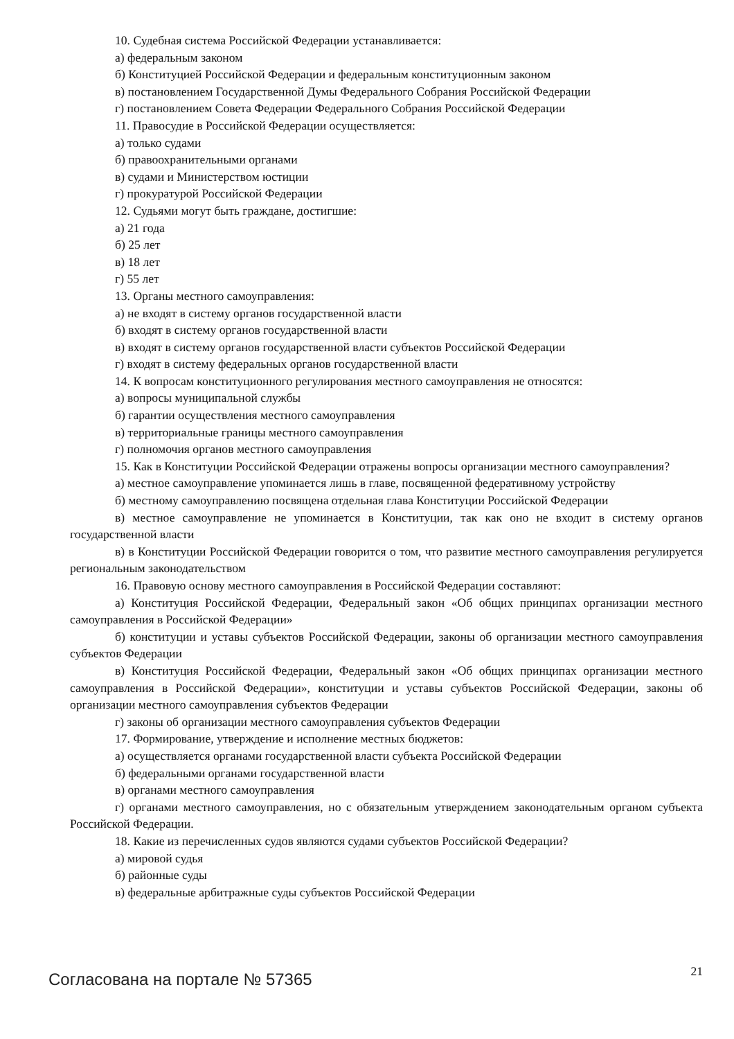10. Судебная система Российской Федерации устанавливается:
а) федеральным законом
б) Конституцией Российской Федерации и федеральным конституционным законом
в) постановлением Государственной Думы Федерального Собрания Российской Федерации
г) постановлением Совета Федерации Федерального Собрания Российской Федерации
11. Правосудие в Российской Федерации осуществляется:
а) только судами
б) правоохранительными органами
в) судами и Министерством юстиции
г) прокуратурой Российской Федерации
12. Судьями могут быть граждане, достигшие:
а) 21 года
б) 25 лет
в) 18 лет
г) 55 лет
13. Органы местного самоуправления:
а) не входят в систему органов государственной власти
б) входят в систему органов государственной власти
в) входят в систему органов государственной власти субъектов Российской Федерации
г) входят в систему федеральных органов государственной власти
14. К вопросам конституционного регулирования местного самоуправления не относятся:
а) вопросы муниципальной службы
б) гарантии осуществления местного самоуправления
в) территориальные границы местного самоуправления
г) полномочия органов местного самоуправления
15. Как в Конституции Российской Федерации отражены вопросы организации местного самоуправления?
а) местное самоуправление упоминается лишь в главе, посвященной федеративному устройству
б) местному самоуправлению посвящена отдельная глава Конституции Российской Федерации
в) местное самоуправление не упоминается в Конституции, так как оно не входит в систему органов государственной власти
в) в Конституции Российской Федерации говорится о том, что развитие местного самоуправления регулируется региональным законодательством
16. Правовую основу местного самоуправления в Российской Федерации составляют:
а) Конституция Российской Федерации, Федеральный закон «Об общих принципах организации местного самоуправления в Российской Федерации»
б) конституции и уставы субъектов Российской Федерации, законы об организации местного самоуправления субъектов Федерации
в) Конституция Российской Федерации, Федеральный закон «Об общих принципах организации местного самоуправления в Российской Федерации», конституции и уставы субъектов Российской Федерации, законы об организации местного самоуправления субъектов Федерации
г) законы об организации местного самоуправления субъектов Федерации
17. Формирование, утверждение и исполнение местных бюджетов:
а) осуществляется органами государственной власти субъекта Российской Федерации
б) федеральными органами государственной власти
в) органами местного самоуправления
г) органами местного самоуправления, но с обязательным утверждением законодательным органом субъекта Российской Федерации.
18. Какие из перечисленных судов являются судами субъектов Российской Федерации?
а) мировой судья
б) районные суды
в) федеральные арбитражные суды субъектов Российской Федерации
Согласована на портале № 57365 21